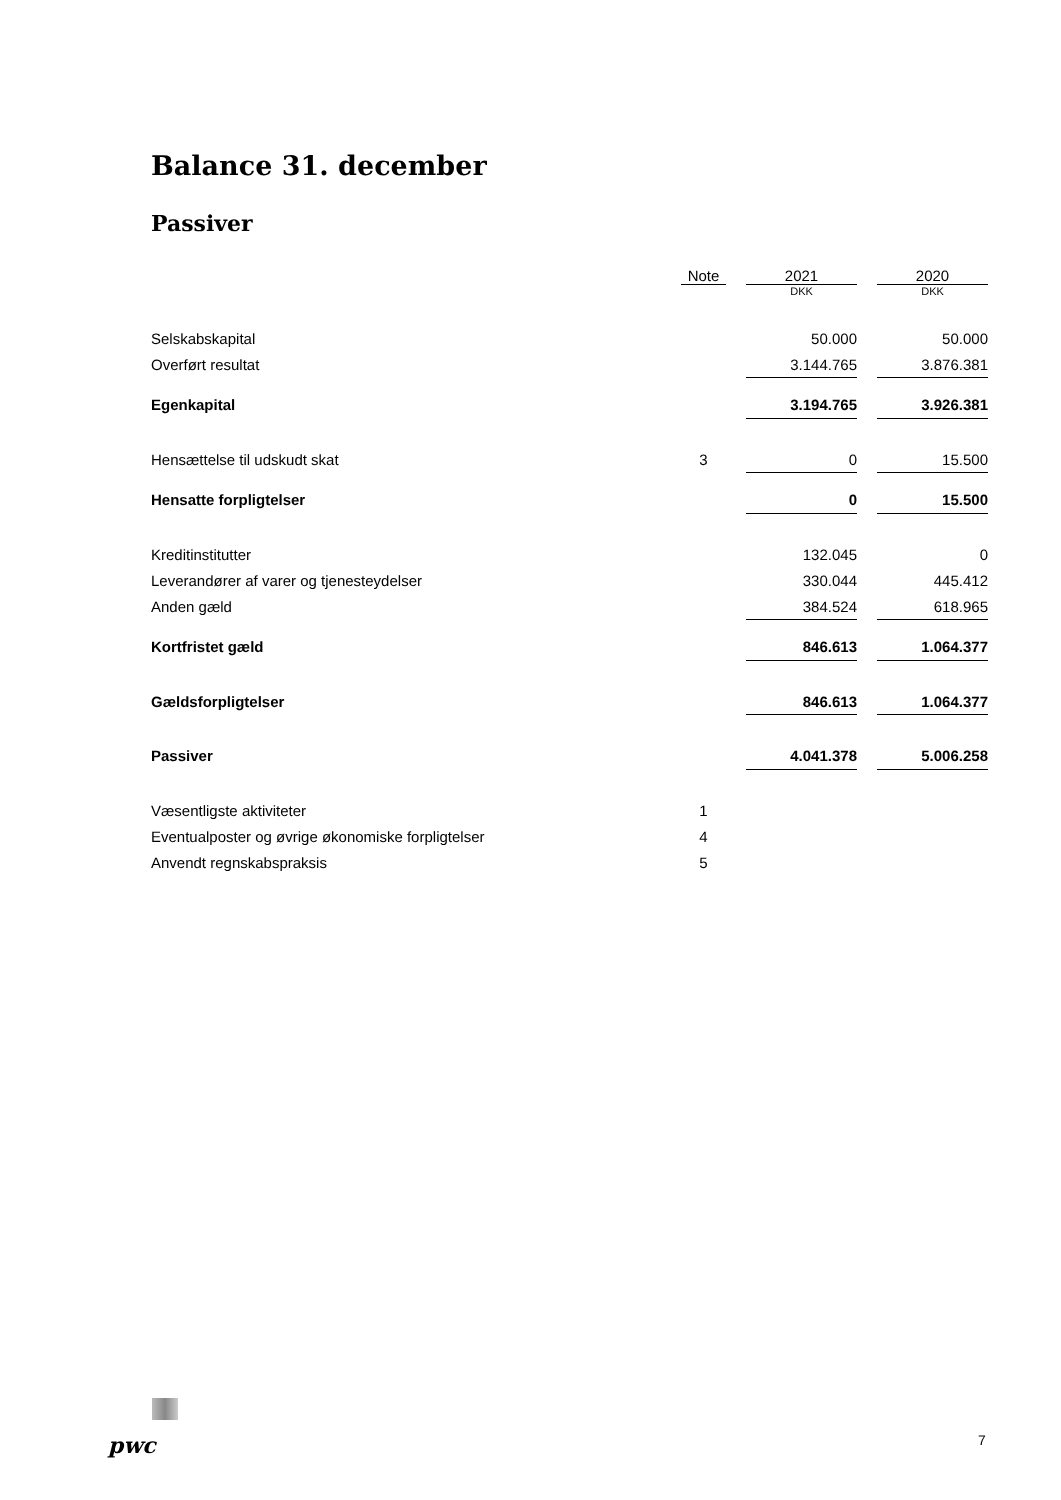Balance 31. december
Passiver
| | Note | | 2021 | | 2020 |
| --- | --- | --- | --- | --- | --- |
| | | | DKK | | DKK |
| Selskabskapital | | | 50.000 | | 50.000 |
| Overført resultat | | | 3.144.765 | | 3.876.381 |
| Egenkapital | | | 3.194.765 | | 3.926.381 |
| Hensættelse til udskudt skat | 3 | | 0 | | 15.500 |
| Hensatte forpligtelser | | | 0 | | 15.500 |
| Kreditinstitutter | | | 132.045 | | 0 |
| Leverandører af varer og tjenesteydelser | | | 330.044 | | 445.412 |
| Anden gæld | | | 384.524 | | 618.965 |
| Kortfristet gæld | | | 846.613 | | 1.064.377 |
| Gældsforpligtelser | | | 846.613 | | 1.064.377 |
| Passiver | | | 4.041.378 | | 5.006.258 |
| Væsentligste aktiviteter | 1 | | | | |
| Eventualposter og øvrige økonomiske forpligtelser | 4 | | | | |
| Anvendt regnskabspraksis | 5 | | | | |
pwc 7